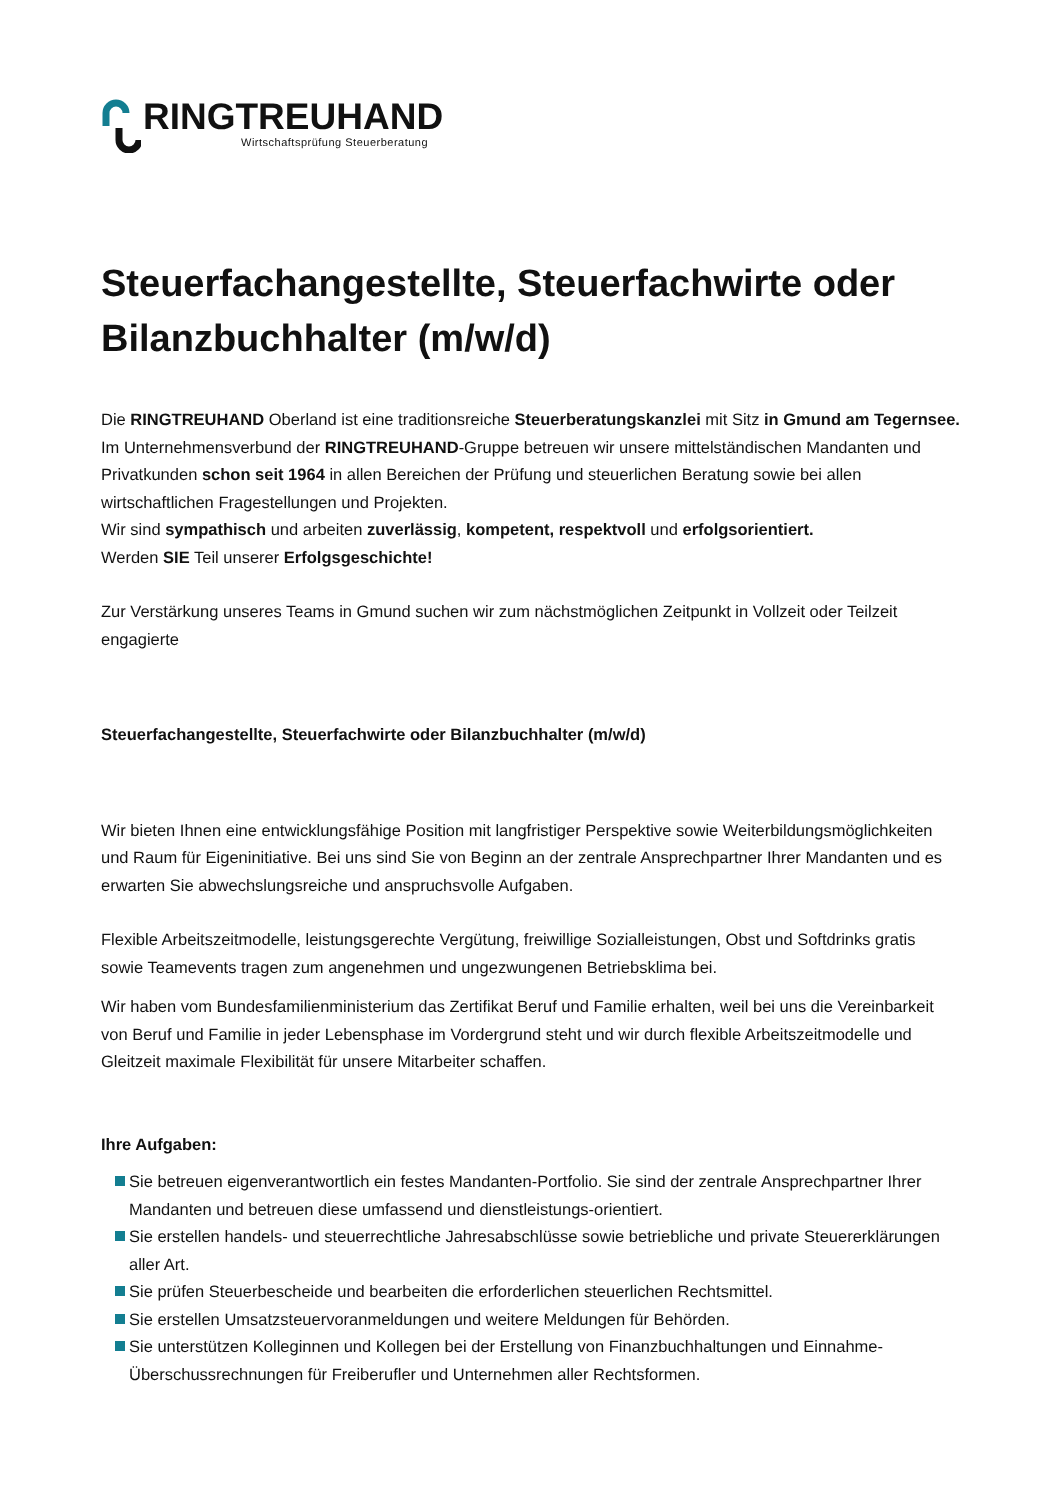RINGTREUHAND
Wirtschaftsprüfung Steuerberatung
Steuerfachangestellte, Steuerfachwirte oder Bilanzbuchhalter (m/w/d)
Die RINGTREUHAND Oberland ist eine traditionsreiche Steuerberatungskanzlei mit Sitz in Gmund am Tegernsee.
Im Unternehmensverbund der RINGTREUHAND-Gruppe betreuen wir unsere mittelständischen Mandanten und Privatkunden schon seit 1964 in allen Bereichen der Prüfung und steuerlichen Beratung sowie bei allen wirtschaftlichen Fragestellungen und Projekten.
Wir sind sympathisch und arbeiten zuverlässig, kompetent, respektvoll und erfolgsorientiert.
Werden SIE Teil unserer Erfolgsgeschichte!
Zur Verstärkung unseres Teams in Gmund suchen wir zum nächstmöglichen Zeitpunkt in Vollzeit oder Teilzeit engagierte
Steuerfachangestellte, Steuerfachwirte oder Bilanzbuchhalter (m/w/d)
Wir bieten Ihnen eine entwicklungsfähige Position mit langfristiger Perspektive sowie Weiterbildungsmöglichkeiten und Raum für Eigeninitiative. Bei uns sind Sie von Beginn an der zentrale Ansprechpartner Ihrer Mandanten und es erwarten Sie abwechslungsreiche und anspruchsvolle Aufgaben.
Flexible Arbeitszeitmodelle, leistungsgerechte Vergütung, freiwillige Sozialleistungen, Obst und Softdrinks gratis sowie Teamevents tragen zum angenehmen und ungezwungenen Betriebsklima bei.
Wir haben vom Bundesfamilienministerium das Zertifikat Beruf und Familie erhalten, weil bei uns die Vereinbarkeit von Beruf und Familie in jeder Lebensphase im Vordergrund steht und wir durch flexible Arbeitszeitmodelle und Gleitzeit maximale Flexibilität für unsere Mitarbeiter schaffen.
Ihre Aufgaben:
Sie betreuen eigenverantwortlich ein festes Mandanten-Portfolio. Sie sind der zentrale Ansprechpartner Ihrer Mandanten und betreuen diese umfassend und dienstleistungs-orientiert.
Sie erstellen handels- und steuerrechtliche Jahresabschlüsse sowie betriebliche und private Steuererklärungen aller Art.
Sie prüfen Steuerbescheide und bearbeiten die erforderlichen steuerlichen Rechtsmittel.
Sie erstellen Umsatzsteuervoranmeldungen und weitere Meldungen für Behörden.
Sie unterstützen Kolleginnen und Kollegen bei der Erstellung von Finanzbuchhaltungen und Einnahme-Überschussrechnungen für Freiberufler und Unternehmen aller Rechtsformen.